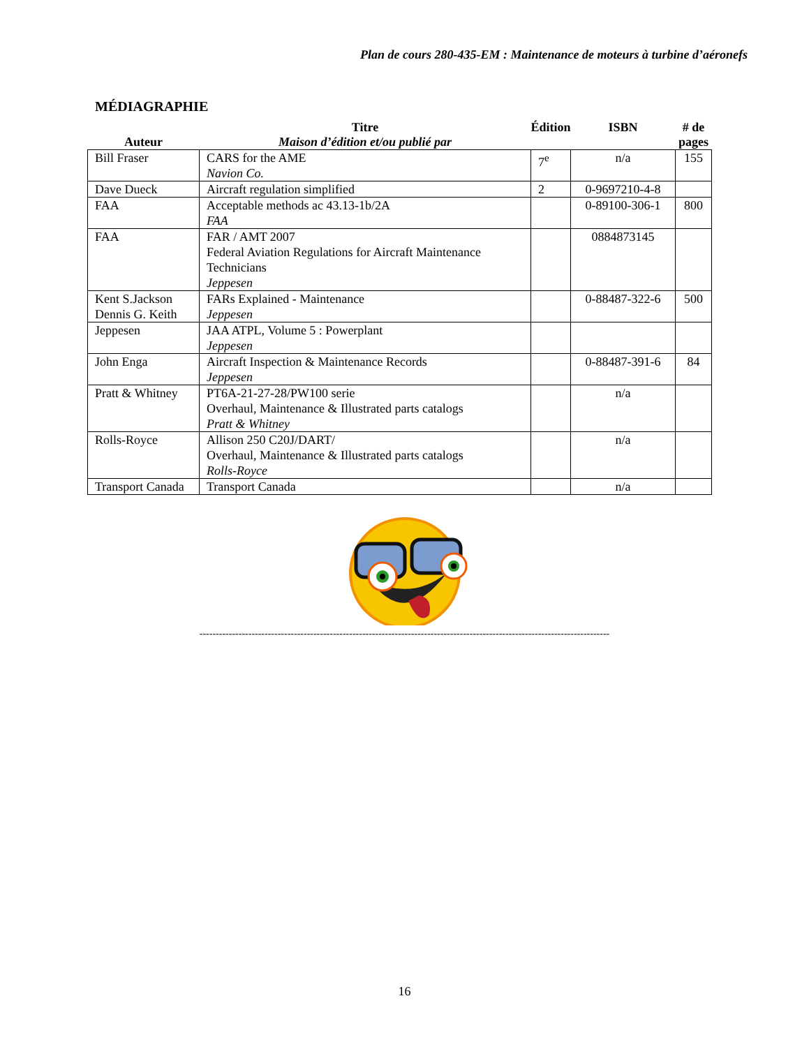Plan de cours 280-435-EM : Maintenance de moteurs à turbine d’aéronefs
MÉDIAGRAPHIE
| Auteur | Titre Maison d’édition et/ou publié par | Édition | ISBN | # de pages |
| --- | --- | --- | --- | --- |
| Bill Fraser | CARS for the AME Navion Co. | 7<sup>e</sup> | n/a | 155 |
| Dave Dueck | Aircraft regulation simplified | 2 | 0-9697210-4-8 | |
| FAA | Acceptable methods ac 43.13-1b/2A FAA | | 0-89100-306-1 | 800 |
| FAA | FAR / AMT 2007 Federal Aviation Regulations for Aircraft Maintenance Technicians Jeppesen | | 0884873145 | |
| Kent S.Jackson Dennis G. Keith | FARs Explained - Maintenance Jeppesen | | 0-88487-322-6 | 500 |
| Jeppesen | JAA ATPL, Volume 5 : Powerplant Jeppesen | | | |
| John Enga | Aircraft Inspection & Maintenance Records Jeppesen | | 0-88487-391-6 | 84 |
| Pratt & Whitney | PT6A-21-27-28/PW100 serie Overhaul, Maintenance & Illustrated parts catalogs Pratt & Whitney | | n/a | |
| Rolls-Royce | Allison 250 C20J/DART/ Overhaul, Maintenance & Illustrated parts catalogs Rolls-Royce | | n/a | |
| Transport Canada | Transport Canada | | n/a | |
------------------------------------------------------------------------------------------------------------------------------
16